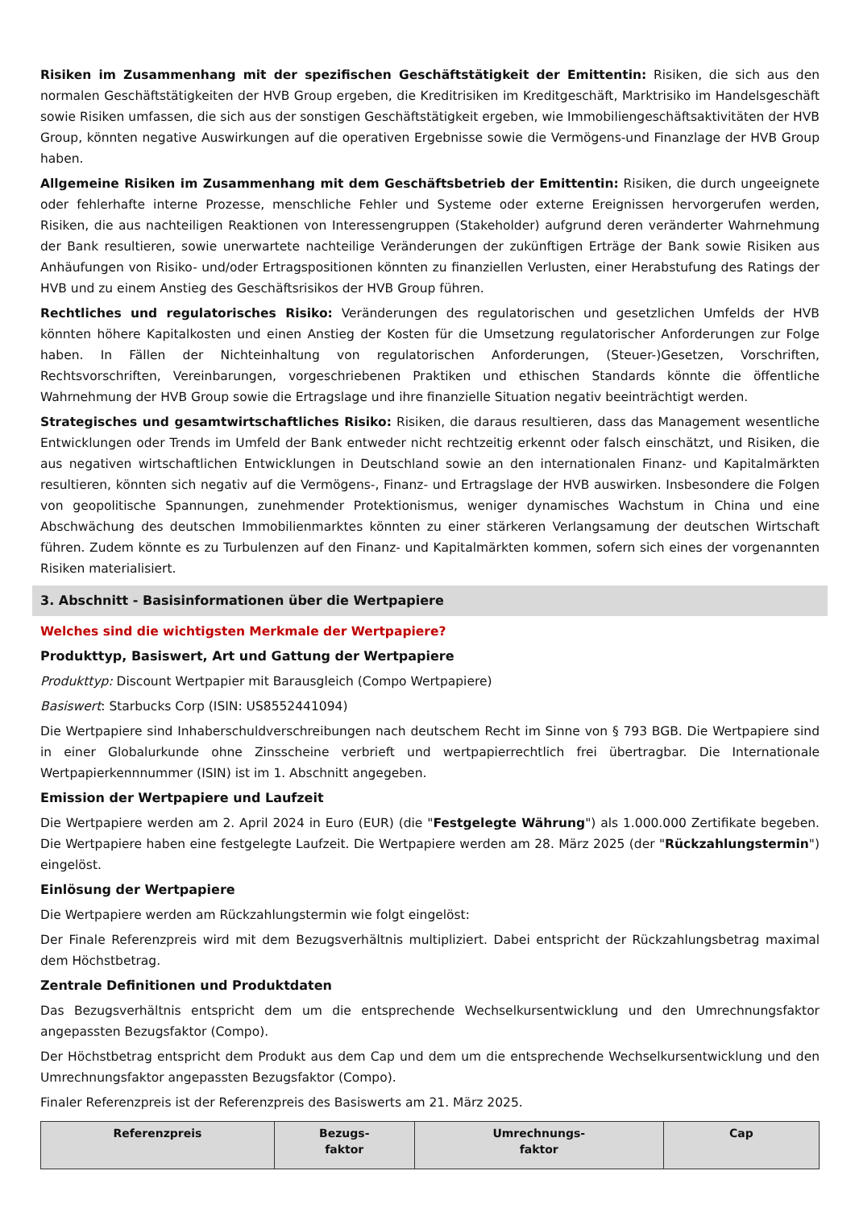Risiken im Zusammenhang mit der spezifischen Geschäftstätigkeit der Emittentin: Risiken, die sich aus den normalen Geschäftstätigkeiten der HVB Group ergeben, die Kreditrisiken im Kreditgeschäft, Marktrisiko im Handelsgeschäft sowie Risiken umfassen, die sich aus der sonstigen Geschäftstätigkeit ergeben, wie Immobiliengeschäftsaktivitäten der HVB Group, könnten negative Auswirkungen auf die operativen Ergebnisse sowie die Vermögens-und Finanzlage der HVB Group haben.
Allgemeine Risiken im Zusammenhang mit dem Geschäftsbetrieb der Emittentin: Risiken, die durch ungeeignete oder fehlerhafte interne Prozesse, menschliche Fehler und Systeme oder externe Ereignissen hervorgerufen werden, Risiken, die aus nachteiligen Reaktionen von Interessengruppen (Stakeholder) aufgrund deren veränderter Wahrnehmung der Bank resultieren, sowie unerwartete nachteilige Veränderungen der zukünftigen Erträge der Bank sowie Risiken aus Anhäufungen von Risiko- und/oder Ertragspositionen könnten zu finanziellen Verlusten, einer Herabstufung des Ratings der HVB und zu einem Anstieg des Geschäftsrisikos der HVB Group führen.
Rechtliches und regulatorisches Risiko: Veränderungen des regulatorischen und gesetzlichen Umfelds der HVB könnten höhere Kapitalkosten und einen Anstieg der Kosten für die Umsetzung regulatorischer Anforderungen zur Folge haben. In Fällen der Nichteinhaltung von regulatorischen Anforderungen, (Steuer-)Gesetzen, Vorschriften, Rechtsvorschriften, Vereinbarungen, vorgeschriebenen Praktiken und ethischen Standards könnte die öffentliche Wahrnehmung der HVB Group sowie die Ertragslage und ihre finanzielle Situation negativ beeinträchtigt werden.
Strategisches und gesamtwirtschaftliches Risiko: Risiken, die daraus resultieren, dass das Management wesentliche Entwicklungen oder Trends im Umfeld der Bank entweder nicht rechtzeitig erkennt oder falsch einschätzt, und Risiken, die aus negativen wirtschaftlichen Entwicklungen in Deutschland sowie an den internationalen Finanz- und Kapitalmärkten resultieren, könnten sich negativ auf die Vermögens-, Finanz- und Ertragslage der HVB auswirken. Insbesondere die Folgen von geopolitische Spannungen, zunehmender Protektionismus, weniger dynamisches Wachstum in China und eine Abschwächung des deutschen Immobilienmarktes könnten zu einer stärkeren Verlangsamung der deutschen Wirtschaft führen. Zudem könnte es zu Turbulenzen auf den Finanz- und Kapitalmärkten kommen, sofern sich eines der vorgenannten Risiken materialisiert.
3. Abschnitt - Basisinformationen über die Wertpapiere
Welches sind die wichtigsten Merkmale der Wertpapiere?
Produkttyp, Basiswert, Art und Gattung der Wertpapiere
Produkttyp: Discount Wertpapier mit Barausgleich (Compo Wertpapiere)
Basiswert: Starbucks Corp (ISIN: US8552441094)
Die Wertpapiere sind Inhaberschuldverschreibungen nach deutschem Recht im Sinne von § 793 BGB. Die Wertpapiere sind in einer Globalurkunde ohne Zinsscheine verbrieft und wertpapierrechtlich frei übertragbar. Die Internationale Wertpapierkennnummer (ISIN) ist im 1. Abschnitt angegeben.
Emission der Wertpapiere und Laufzeit
Die Wertpapiere werden am 2. April 2024 in Euro (EUR) (die "Festgelegte Währung") als 1.000.000 Zertifikate begeben. Die Wertpapiere haben eine festgelegte Laufzeit. Die Wertpapiere werden am 28. März 2025 (der "Rückzahlungstermin") eingelöst.
Einlösung der Wertpapiere
Die Wertpapiere werden am Rückzahlungstermin wie folgt eingelöst:
Der Finale Referenzpreis wird mit dem Bezugsverhältnis multipliziert. Dabei entspricht der Rückzahlungsbetrag maximal dem Höchstbetrag.
Zentrale Definitionen und Produktdaten
Das Bezugsverhältnis entspricht dem um die entsprechende Wechselkursentwicklung und den Umrechnungsfaktor angepassten Bezugsfaktor (Compo).
Der Höchstbetrag entspricht dem Produkt aus dem Cap und dem um die entsprechende Wechselkursentwicklung und den Umrechnungsfaktor angepassten Bezugsfaktor (Compo).
Finaler Referenzpreis ist der Referenzpreis des Basiswerts am 21. März 2025.
| Referenzpreis | Bezugs- faktor | Umrechnungs- faktor | Cap |
| --- | --- | --- | --- |